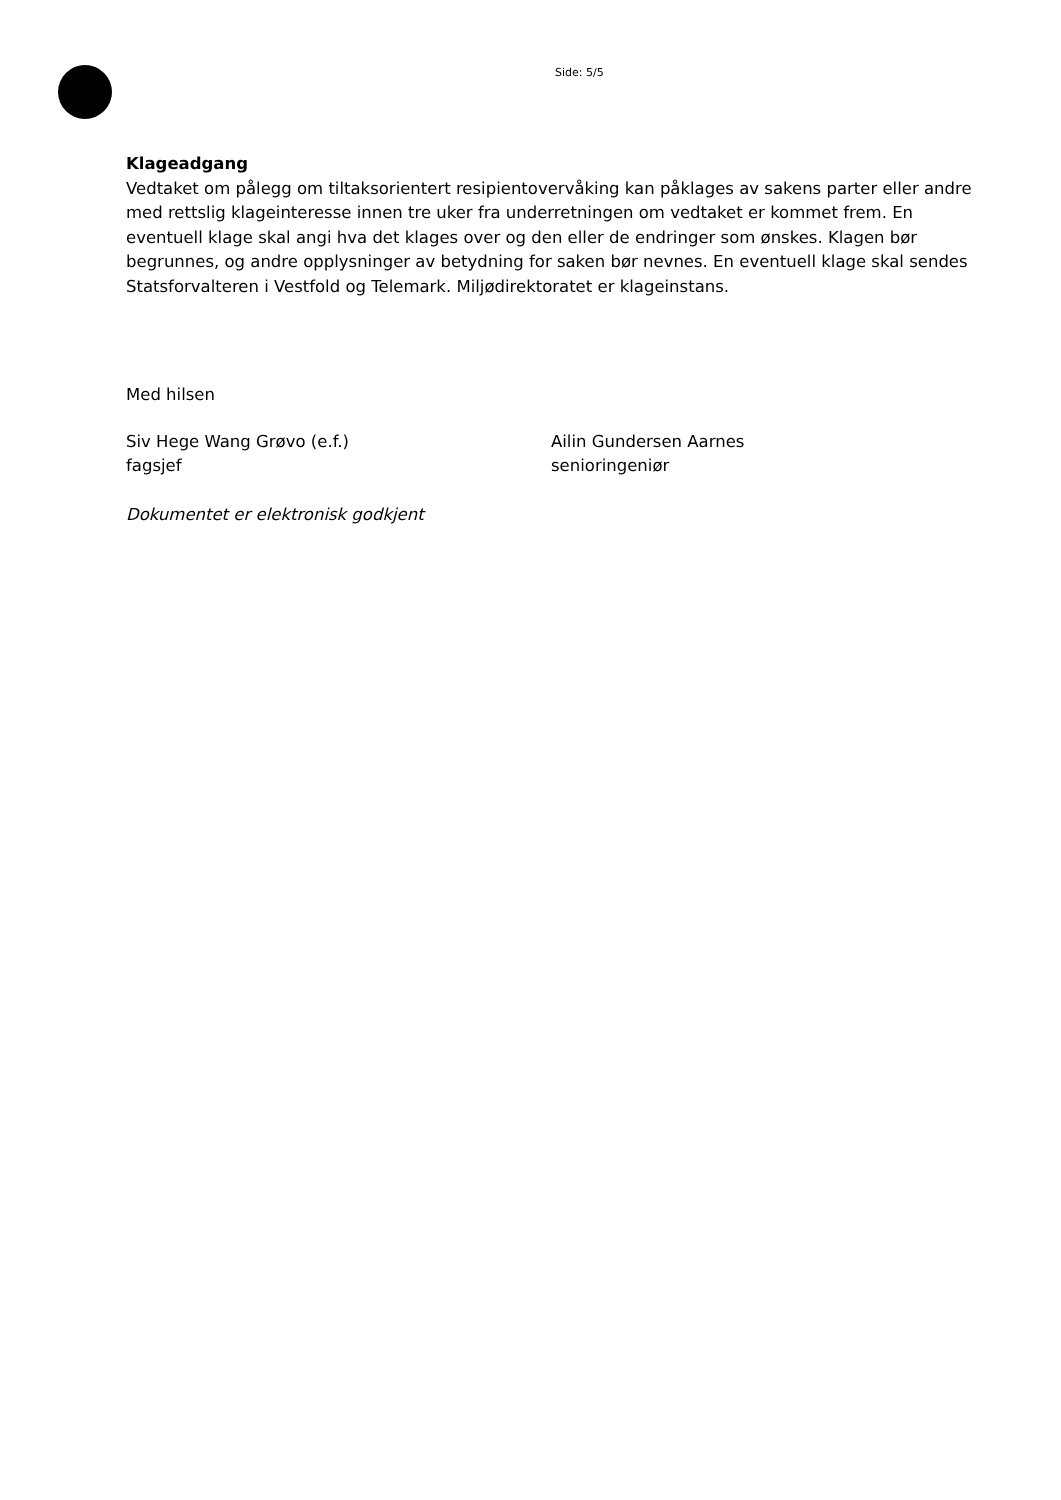Side: 5/5
Klageadgang
Vedtaket om pålegg om tiltaksorientert resipientovervåking kan påklages av sakens parter eller andre med rettslig klageinteresse innen tre uker fra underretningen om vedtaket er kommet frem. En eventuell klage skal angi hva det klages over og den eller de endringer som ønskes. Klagen bør begrunnes, og andre opplysninger av betydning for saken bør nevnes. En eventuell klage skal sendes Statsforvalteren i Vestfold og Telemark. Miljødirektoratet er klageinstans.
Med hilsen
Siv Hege Wang Grøvo (e.f.)
fagsjef
Ailin Gundersen Aarnes
senioringeniør
Dokumentet er elektronisk godkjent